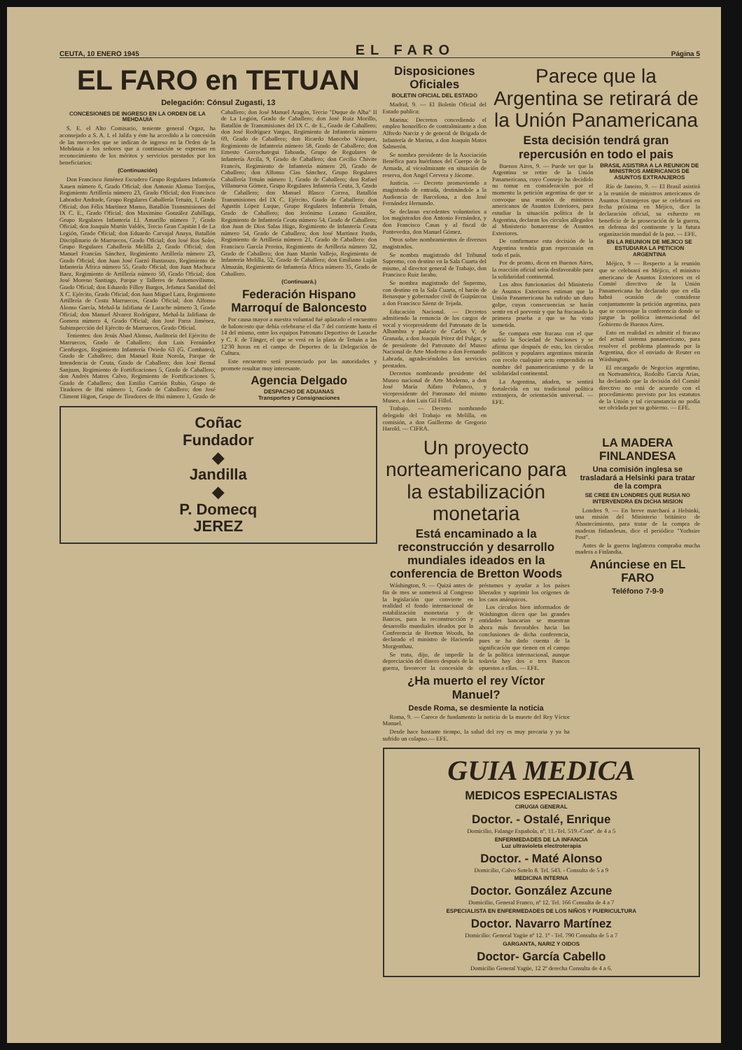CEUTA, 10 ENERO 1945 EL FARO Página 5
EL FARO en TETUAN
Delegación: Cónsul Zugasti, 13
CONCESIONES DE INGRESO EN LA ORDEN DE LA MEHDAUIA
S. E. el Alto Comisario, teniente general Orgaz, ha aconsejado a S. A. I. el Jalifa y éste ha accedido a la concesión de las mercedes que se indican de ingreso en la Orden de la Mehdauia a los señores que a continuación se expresan en reconocimiento de los méritos y servicios prestados por los beneficiarios:
(Continuación)
Don Francisco Jiménez Escudero Grupo Regulares Infantería Xauen número 6, Grado Oficial; don Antonio Alonso Torrijos, Regimiento Artillería número 23, Grado Oficial; don Francisco Labrador Andrade, Grupo Regulares Caballería Tetuán, 1, Grado Oficial; don Félix Martínez Manso, Batallón Transmisiones del IX C. E., Grado Oficial; don Maximino González Zubillaga, Grupo Regulares Infantería Ll. Amarillo número 7, Grado Oficial; don Joaquín Martín Valdés, Tercio Gran Capitán I de La Legión, Grado Oficial; don Eduardo Carvajal Anaya, Batallón Disciplinario de Marruecos, Grado Oficial; don José Ros Soler, Grupo Regulares Caballería Melilla 2, Grado Oficial; don Manuel Francías Sánchez, Regimiento Artillería número 23, Grado Oficial; don Juan José Garzó Bustarazo, Regimiento de Infantería África número 55, Grado Oficial; don Juan Machuca Baez, Regimiento de Artillería número 50, Grado Oficial; don José Moreno Santiago, Parque y Talleres de Automovilismo, Grado Oficial; don Eduardo Filloy Burgos, Jefatura Sanidad del X C. Ejército, Grado Oficial; don Juan Miguel Lara, Regimiento Artillería de Costa Marruecos, Grado Oficial; don Alfonso Alonso García, Mehal-la Jalifiana de Larache número 3, Grado Oficial; don Manuel Alvarez Rodríguez, Mehal-la Jalifiana de Gomera número 4, Grado Oficial; don José Parra Jiménez, Subinspección del Ejército de Marruecos, Grado Oficial.
Tenientes: don Jesús Abad Alonso, Auditoría del Ejército de Marruecos, Grado de Caballero; don Luis Fernández Cienfuegos, Regimiento Infantería Oviedo 63 (G. Combates), Grado de Caballero; don Manuel Ruiz Norola, Parque de Intendencia de Ceuta, Grado de Caballero; don José Bernal Sanjuan, Regimiento de Fortificaciones 5, Grado de Caballero; don Andrés Matres Calvo, Regimiento de Fortificaciones 5, Grado de Caballero; don Emilio Carrión Rubio, Grupo de Tiradores de Ifni número 1, Grado de Caballero; don José Climent Higon, Grupo de Tiradores de Ifni número 1, Grado de Caballero; don José Manuel Aragón, Tercio "Duque de Alba" II de La Legión, Grado de Caballero; don José Ruiz Morillo, Batallón de Transmisiones del IX C. de E., Grado de Caballero; don José Rodríguez Vargas, Regimiento de Infantería número 69, Grado de Caballero; don Ricardo Mancebo Vázquez, Regimiento de Infantería número 58, Grado de Caballero; don Ernesto Gorrochategui Taboada, Grupo de Regulares de Infantería Arcila, 9, Grado de Caballero; don Cecilio Chivite Francés, Regimiento de Infantería número 20, Grado de Caballero; don Alfonso Cías Sánchez, Grupo Regulares Caballería Tetuán número 1, Grado de Caballero; don Rafael Villanueva Gómez, Grupo Regulares Infantería Ceuta, 3, Grado de Caballero; don Manuel Blasco Correa, Batallón Transmisiones del IX C. Ejército, Grado de Caballero; don Agustín López Luque, Grupo Regulares Infantería Tetuán, Grado de Caballero; don Jerónimo Lozano González, Regimiento de Infantería Ceuta número 54, Grado de Caballero; don Juan de Dios Salas Iñigo, Regimiento de Infantería Ceuta número 54, Grado de Caballero; don José Martínez Pardo, Regimiento de Artillería número 21, Grado de Caballero: don Francisco García Pereira, Regimiento de Artillería número 32, Grado de Caballero; don Juan Martín Vallejo, Regimiento de Infantería Melilla, 52, Grado de Caballero; don Emiliano Luján Almazán, Regimiento de Infantería África número 35, Grado de Caballero.
(Continuará.)
Federación Hispano Marroquí de Baloncesto
Por causa mayor a nuestra voluntad fué aplazado el encuentro de baloncesto que debía celebrarse el día 7 del corriente hasta el 14 del mismo, entre los equipos Patronato Deportivo de Larache y C. F. de Tánger, el que se verá en la plaza de Tetuán a las 12'30 horas en el campo de Deportes de la Delegación de Cultura.
Este encuentro será presenciado por las autoridades y promete resultar muy interesante.
Agencia Delgado
DESPACHO DE ADUANAS
Transportes y Consignaciones
Coñac
Fundador
◆
Jandilla
◆
P. Domecq
JEREZ
Disposiciones Oficiales
BOLETIN OFICIAL DEL ESTADO
Madrid, 9. — El Boletín Oficial del Estado publica:
Marina: Decretos concediendo el empleo honorífico de contralmirante a don Alfredo Narciz y de general de Brigada de Infantería de Marina, a don Joaquín Matos Salmerón.
Se nombra presidente de la Asociación Benéfica para huérfanos del Cuerpo de la Armada, al vicealmirante en situación de reserva, don Angel Cervera y Jácome.
Justicia. — Decreto promoviendo a magistrado de entrada, destinándole a la Audiencia de Barcelona, a don José Fernández Hernando.
Se declaran excedentes voluntarios a los magistrados don Antonio Fernández, y don Francisco Casas y al fiscal de Pontevedra, don Manuel Gómez.
Otros sobre nombramientos de diversos magistrados.
Se nombra magistrado del Tribunal Supremo, con destino en la Sala Cuarta del mismo, al director general de Trabajo, don Francisco Ruiz Jarabo.
Se nombra magistrado del Supremo, con destino en la Sala Cuarta, el barón de Benasque y gobernador civil de Guipúzcoa a don Francisco Sáenz de Tejada.
Educación Nacional. — Decretos admitiendo la renuncia de los cargos de vocal y vicepresidente del Patronato de la Alhambra y palacio de Carlos V, de Granada, a don Joaquín Pérez del Pulgar, y de presidente del Patronato del Museo Nacional de Arte Moderno a don Fernando Labrada, agradeciéndoles los servicios prestados.
Decretos nombrando presidente del Museo nacional de Arte Moderno, a don José María Aifaro Polanco, y vicepresidente del Patronato del mismo Museo, a don Luis Gil Fillol.
Trabajo. — Decreto nombrando delegado del Trabajo en Melilla, en comisión, a don Guillermo de Gregorio Harold. — CIFRA.
Parece que la Argentina se retirará de la Unión Panamericana
Esta decisión tendrá gran repercusión en todo el pais
Buenos Aires, 9. — Puede ser que la Argentina se retire de la Unión Panamericana, cuyo Consejo ha decidido no tomar en consideración por el momento la petición argentina de que se convoque una reunión de ministros americanos de Asuntos Exteriores, para estudiar la situación política de la Argentina, declaran los círculos allegados al Ministerio bonaerense de Asuntos Exteriores.
De confirmarse esta decisión de la Argentina tendría gran repercusión en todo el país.
Por de pronto, dicen en Buenos Aires, la reacción oficial sería desfavorable para la solidaridad continental.
Los altos funcionarios del Ministerio de Asuntos Exteriores estiman que la Unión Panamericana ha sufrido un duro golpe, cuyas consecuencias se harán sentir en el porvenir y que ha fracasado la primera prueba a que se ha visto sometida.
Se compara este fracaso con el que sufrió la Sociedad de Naciones y se afirma que después de esto, los círculos políticos y populares argentinos mirarán con recelo cualquier acto emprendido en nombre del panamericanismo y de la solidaridad continental.
La Argentina, añaden, se sentirá fortalecida en su tradicional política extranjera, de orientación universal. — EFE.
BRASIL ASISTIRA A LA REUNION DE MINISTROS AMERICANOS DE ASUNTOS EXTRANJEROS
Río de Janeiro, 9. — El Brasil asistirá a la reunión de ministros americanos de Asuntos Extranjeros que se celebrará en fecha próxima en Méjico, dice la declaración oficial, su esfuerzo en beneficio de la prosecución de la guerra, en defensa del continente y la futura organización mundial de la paz. — EFE.
EN LA REUNION DE MEJICO SE ESTUDIARA LA PETICION ARGENTINA
Méjico, 9 — Respecto a la reunión que se celebrará en Méjico, el ministro americano de Asuntos Exteriores en el Comité directivo de la Unión Panamericana ha declarado que en ella habrá ocasión de considerar conjuntamente la petición argentina, para que se convoque la conferencia donde se juzgue la política internacional del Gobierno de Buenos Aires.
Esto en realidad es admitir el fracaso del actual sistema panamericano, para resolver el problema planteado por la Argentina, dice el enviado de Reuter en Wáshington.
El encargado de Negocios argentino, en Norteamérica, Rodolfo García Arias, ha declarado que la decisión del Comité directivo no está de acuerdo con el procedimiento previsto por los estatutos de la Unión y tal circunstancia no podía ser olvidada por su gobierno. — EFE.
Un proyecto norteamericano para la estabilización monetaria
Está encaminado a la reconstrucción y desarrollo mundiales ideados en la conferencia de Bretton Woods
Wáshington, 9. — Quizá antes de fin de mes se someterá al Congreso la legislación que convierte en realidad el fondo internacional de estabilización monetaria y de Bancos, para la reconstrucción y desarrollo mundiales ideados por la Conferencia de Bretton Woods, ha declarado el ministro de Hacienda Morgenthau.
Se trata, dijo, de impedir la depreciación del dinero después de la guerra, favorecer la concesión de préstamos y ayudar a los países liberados y suprimir los orígenes de los caos anárquicos.
Los círculos bien informados de Wáshington dicen que las grandes entidades bancarias se muestran ahora más favorables hacia las conclusiones de dicha conferencia, pues se ha dado cuenta de la significación que tienen en el campo de la política internacional, aunque todavía hay dos o tres Bancos opuestos a ellas. — EFE.
¿Ha muerto el rey Víctor Manuel?
Desde Roma, se desmiente la noticia
Roma, 9. — Carece de fundamento la noticia de la muerte del Rey Víctor Manuel.
Desde hace bastante tiempo, la salud del rey es muy precaria y ya ha sufrido un colapso.— EFE.
LA MADERA FINLANDESA
Una comisión inglesa se trasladará a Helsinki para tratar de la compra
SE CREE EN LONDRES QUE RUSIA NO INTERVENDRA EN DICHA MISION
Londres 9. — En breve marchará a Helsinki, una misión del Ministerio británico de Abastecimiento, para tratar de la compra de maderas finlandesas, dice el periódico "Yorhsire Post".
Antes de la guerra Inglaterra compraba mucha madera a Finlandia.
Anúnciese en EL FARO
Teléfono 7-9-9
GUIA MEDICA
MEDICOS ESPECIALISTAS
CIRUGIA GENERAL
Doctor. - Ostalé, Enrique
Domicilio, Falange Española, nº. 11.-Tel. 519.-Contª. de 4 a 5
ENFERMEDADES DE LA INFANCIA
Luz ultravioleta electroterapia
Doctor. - Maté Alonso
Domicilio, Calvo Sotelo 8. Tel. 543. - Consulta de 5 a 9
MEDICINA INTERNA
Doctor. González Azcune
Domicilio, General Franco, nº 12. Tel. 166 Consulta de 4 a 7
ESPECIALISTA EN ENFERMEDADES DE LOS NIÑOS Y PUERICULTURA
Doctor. Navarro Martínez
Domicilio: General Yagüe nº 12. 1º - Tel. 790 Consulta de 5 a 7
GARGANTA, NARIZ Y OIDOS
Doctor- García Cabello
Domicilio General Yagüe, 12 2º derecha Consulta de 4 a 6.